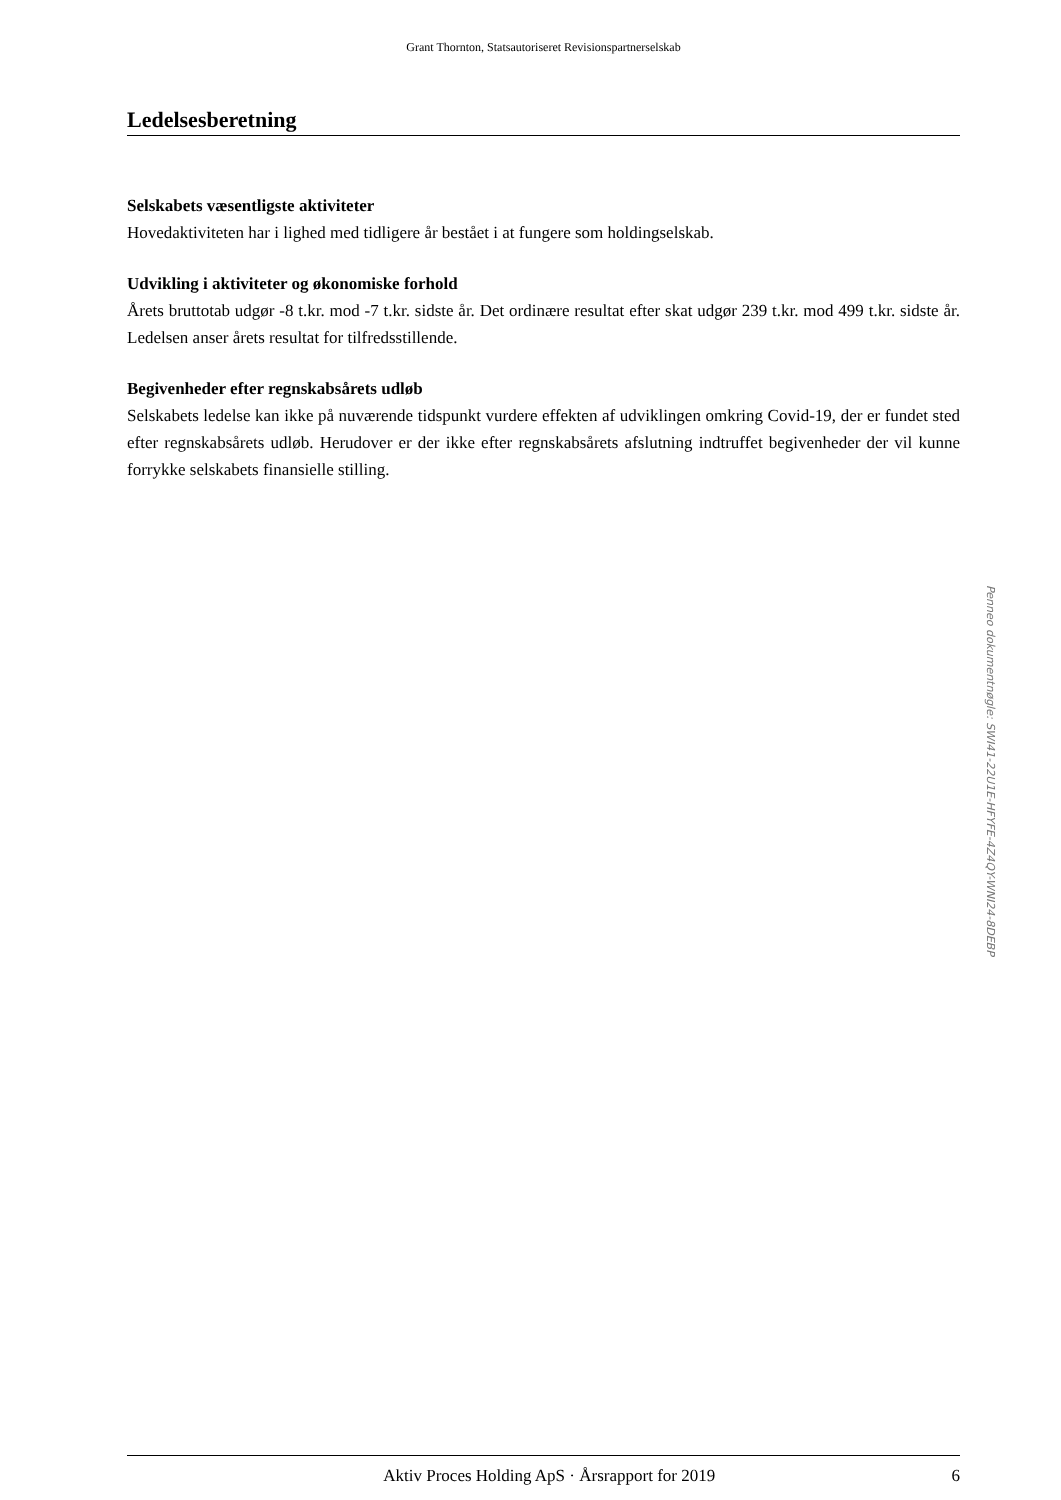Grant Thornton, Statsautoriseret Revisionspartnerselskab
Ledelsesberetning
Selskabets væsentligste aktiviteter
Hovedaktiviteten har i lighed med tidligere år bestået i at fungere som holdingselskab.
Udvikling i aktiviteter og økonomiske forhold
Årets bruttotab udgør -8 t.kr. mod -7 t.kr. sidste år. Det ordinære resultat efter skat udgør 239 t.kr. mod 499 t.kr. sidste år. Ledelsen anser årets resultat for tilfredsstillende.
Begivenheder efter regnskabsårets udløb
Selskabets ledelse kan ikke på nuværende tidspunkt vurdere effekten af udviklingen omkring Covid-19, der er fundet sted efter regnskabsårets udløb. Herudover er der ikke efter regnskabsårets afslutning indtruffet begivenheder der vil kunne forrykke selskabets finansielle stilling.
Aktiv Proces Holding ApS · Årsrapport for 2019 6
Penneo dokumentnøgle: SWI41-22U1E-HFYFE-4Z4QY-WNI24-8DEBP